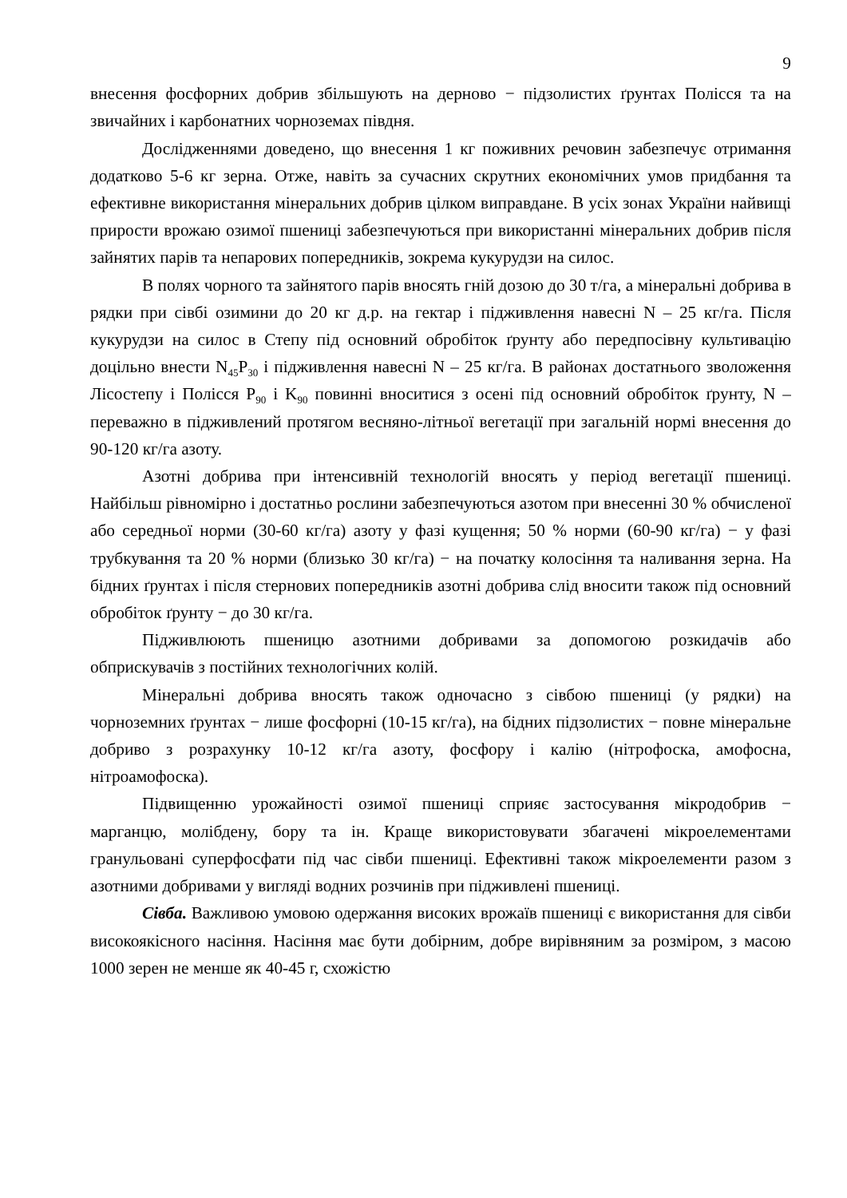9
внесення фосфорних добрив збільшують на дерново − підзолистих ґрунтах Полісся та на звичайних і карбонатних чорноземах півдня.
Дослідженнями доведено, що внесення 1 кг поживних речовин забезпечує отримання додатково 5-6 кг зерна. Отже, навіть за сучасних скрутних економічних умов придбання та ефективне використання мінеральних добрив цілком виправдане. В усіх зонах України найвищі прирости врожаю озимої пшениці забезпечуються при використанні мінеральних добрив після зайнятих парів та непарових попередників, зокрема кукурудзи на силос.
В полях чорного та зайнятого парів вносять гній дозою до 30 т/га, а мінеральні добрива в рядки при сівбі озимини до 20 кг д.р. на гектар і підживлення навесні N – 25 кг/га. Після кукурудзи на силос в Степу під основний обробіток ґрунту або передпосівну культивацію доцільно внести N<sub>45</sub>P<sub>30</sub> і підживлення навесні N – 25 кг/га. В районах достатнього зволоження Лісостепу і Полісся P<sub>90</sub> і K<sub>90</sub> повинні вноситися з осені під основний обробіток ґрунту, N – переважно в підживлений протягом весняно-літньої вегетації при загальній нормі внесення до 90-120 кг/га азоту.
Азотні добрива при інтенсивній технологій вносять у період вегетації пшениці. Найбільш рівномірно і достатньо рослини забезпечуються азотом при внесенні 30 % обчисленої або середньої норми (30-60 кг/га) азоту у фазі кущення; 50 % норми (60-90 кг/га) − у фазі трубкування та 20 % норми (близько 30 кг/га) − на початку колосіння та наливання зерна. На бідних ґрунтах і після стернових попередників азотні добрива слід вносити також під основний обробіток ґрунту − до 30 кг/га.
Підживлюють пшеницю азотними добривами за допомогою розкидачів або обприскувачів з постійних технологічних колій.
Мінеральні добрива вносять також одночасно з сівбою пшениці (у рядки) на чорноземних ґрунтах − лише фосфорні (10-15 кг/га), на бідних підзолистих − повне мінеральне добриво з розрахунку 10-12 кг/га азоту, фосфору і калію (нітрофоска, амофосна, нітроамофоска).
Підвищенню урожайності озимої пшениці сприяє застосування мікродобрив − марганцю, молібдену, бору та ін. Краще використовувати збагачені мікроелементами гранульовані суперфосфати під час сівби пшениці. Ефективні також мікроелементи разом з азотними добривами у вигляді водних розчинів при підживлені пшениці.
Сівба. Важливою умовою одержання високих врожаїв пшениці є використання для сівби високоякісного насіння. Насіння має бути добірним, добре вирівняним за розміром, з масою 1000 зерен не менше як 40-45 г, схожістю